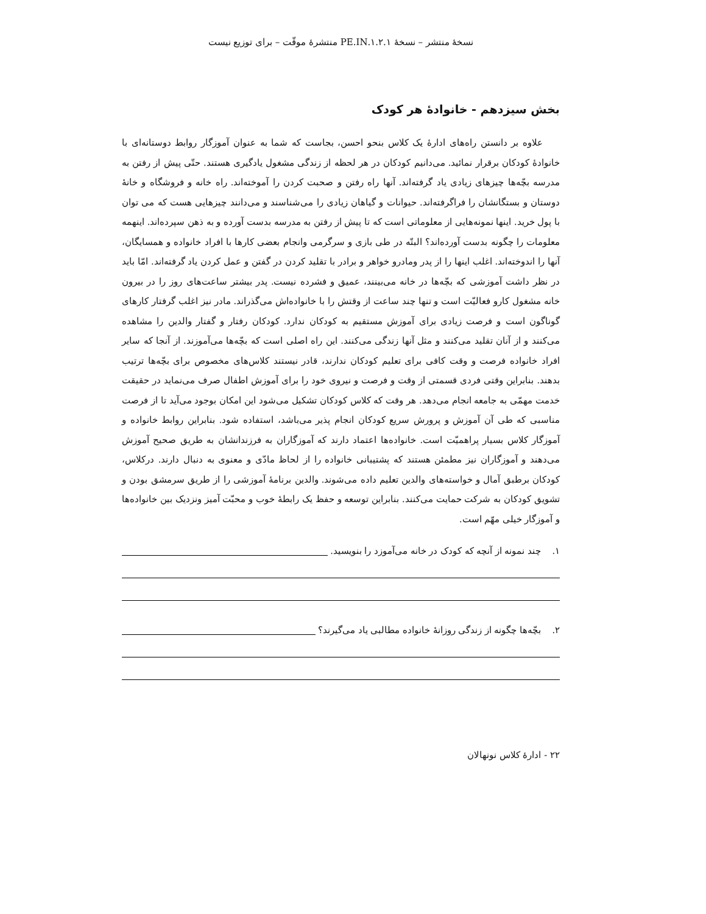نسخهٔ منتشر – نسخهٔ ۱.۲.۱.PE.IN منتشرهٔ موقّت – برای توزیع نیست
بخش سیزدهم - خانوادهٔ هر کودک
علاوه بر دانستن راه‌های ادارهٔ یک کلاس بنحو احسن، بجاست که شما به عنوان آموزگار روابط دوستانه‌ای با خانوادهٔ کودکان برقرار نمائید. می‌دانیم کودکان در هر لحظه از زندگی مشغول یادگیری هستند. حتّی پیش از رفتن به مدرسه بچّه‌ها چیزهای زیادی یاد گرفته‌اند. آنها راه رفتن و صحبت کردن را آموخته‌اند. راه خانه و فروشگاه و خانهٔ دوستان و بستگانشان را فراگرفته‌اند. حیوانات و گیاهان زیادی را می‌شناسند و می‌دانند چیزهایی هست که می توان با پول خرید. اینها نمونه‌هایی از معلوماتی است که تا پیش از رفتن به مدرسه بدست آورده و به ذهن سپرده‌اند. اینهمه معلومات را چگونه بدست آورده‌اند؟ البتّه در طی بازی و سرگرمی وانجام بعضی کارها با افراد خانواده و همسایگان، آنها را اندوخته‌اند. اغلب اینها را از پدر ومادرو خواهر و برادر با تقلید کردن در گفتن و عمل کردن یاد گرفته‌اند. امّا باید در نظر داشت آموزشی که بچّه‌ها در خانه می‌بینند، عمیق و فشرده نیست. پدر بیشتر ساعت‌های روز را در بیرون خانه مشغول کارو فعالیّت است و تنها چند ساعت از وقتش را با خانواده‌اش می‌گذراند. مادر نیز اغلب گرفتار کارهای گوناگون است و فرصت زیادی برای آموزش مستقیم به کودکان ندارد. کودکان رفتار و گفتار والدین را مشاهده می‌کنند و از آنان تقلید می‌کنند و مثل آنها زندگی می‌کنند. این راه اصلی است که بچّه‌ها می‌آموزند. از آنجا که سایر افراد خانواده فرصت و وقت کافی برای تعلیم کودکان ندارند، قادر نیستند کلاس‌های مخصوص برای بچّه‌ها ترتیب بدهند. بنابراین وقتی فردی قسمتی از وقت و فرصت و نیروی خود را برای آموزش اطفال صرف می‌نماید در حقیقت خدمت مهمّی به جامعه انجام می‌دهد. هر وقت که کلاس کودکان تشکیل می‌شود این امکان بوجود می‌آید تا از فرصت مناسبی که طی آن آموزش و پرورش سریع کودکان انجام پذیر می‌باشد، استفاده شود. بنابراین روابط خانواده و آموزگار کلاس بسیار پراهمیّت است. خانواده‌ها اعتماد دارند که آموزگاران به فرزندانشان به طریق صحیح آموزش می‌دهند و آموزگاران نیز مطمئن هستند که پشتیبانی خانواده را از لحاظ مادّی و معنوی به دنبال دارند. درکلاس، کودکان برطبق آمال و خواسته‌های والدین تعلیم داده می‌شوند. والدین برنامهٔ آموزشی را از طریق سرمشق بودن و تشویق کودکان به شرکت حمایت می‌کنند. بنابراین توسعه و حفظ یک رابطهٔ خوب و محبّت آمیز ونزدیک بین خانواده‌ها و آموزگار خیلی مهّم است.
۱. چند نمونه از آنچه که کودک در خانه می‌آموزد را بنویسید.
۲. بچّه‌ها چگونه از زندگی روزانهٔ خانواده مطالبی یاد می‌گیرند؟
۲۲ - ادارهٔ کلاس نونهالان